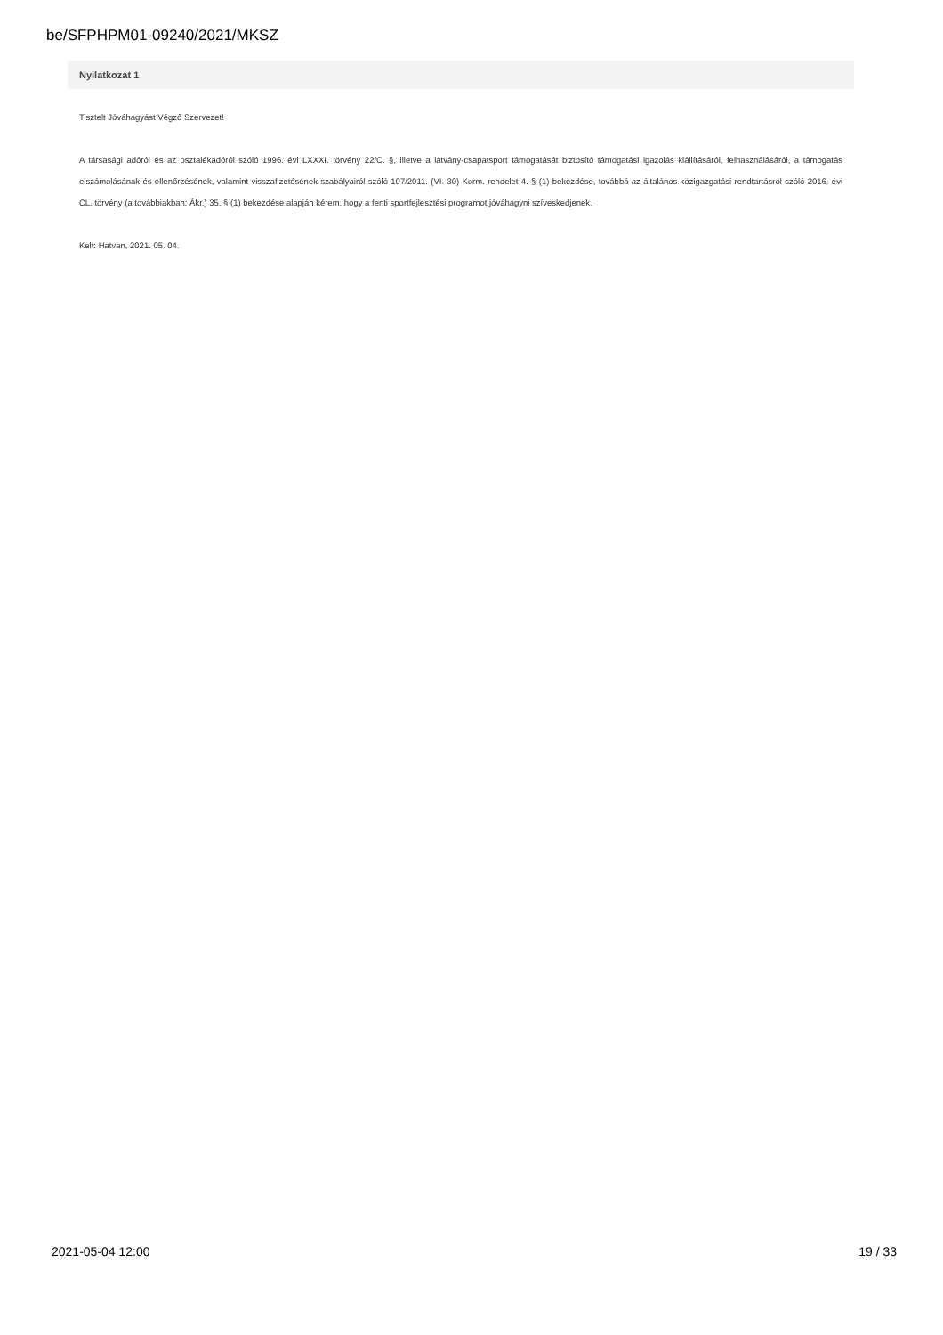be/SFPHPM01-09240/2021/MKSZ
Nyilatkozat 1
Tisztelt Jóváhagyást Végző Szervezet!
A társasági adóról és az osztalékadóról szóló 1996. évi LXXXI. törvény 22/C. §, illetve a látvány-csapatsport támogatását biztosító támogatási igazolás kiállításáról, felhasználásáról, a támogatás elszámolásának és ellenőrzésének, valamint visszafizetésének szabályairól szóló 107/2011. (VI. 30) Korm. rendelet 4. § (1) bekezdése, továbbá az általános közigazgatási rendtartásról szóló 2016. évi CL. törvény (a továbbiakban: Ákr.) 35. § (1) bekezdése alapján kérem, hogy a fenti sportfejlesztési programot jóváhagyni szíveskedjenek.
Kelt: Hatvan, 2021. 05. 04.
2021-05-04 12:00 19 / 33